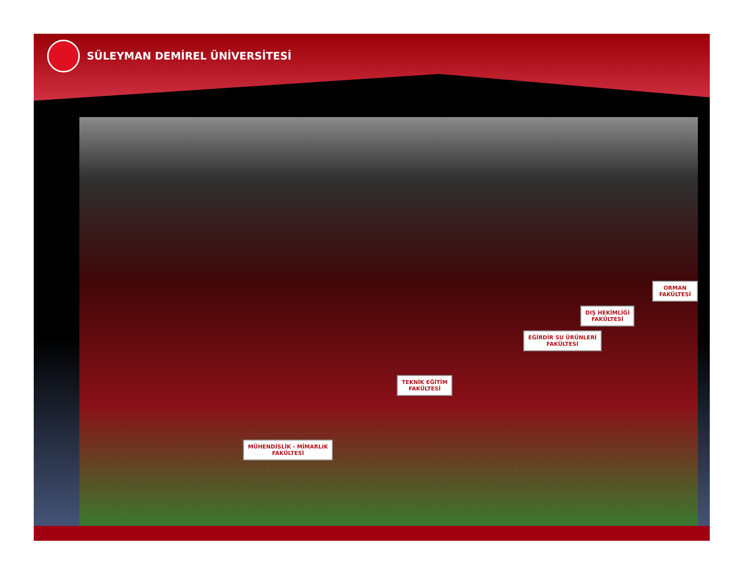SÜLEYMAN DEMİREL ÜNİVERSİTESİ
ORMAN FAKÜLTESİ
DIŞ HEKİMLİĞİ
FAKÜLTESİ
EĞİRDİR SU ÜRÜNLERİ
FAKÜLTESİ
TEKNİK EĞİTİM
FAKÜLTESİ
MÜHENDİSLİK - MİMARLIK
FAKÜLTESİ